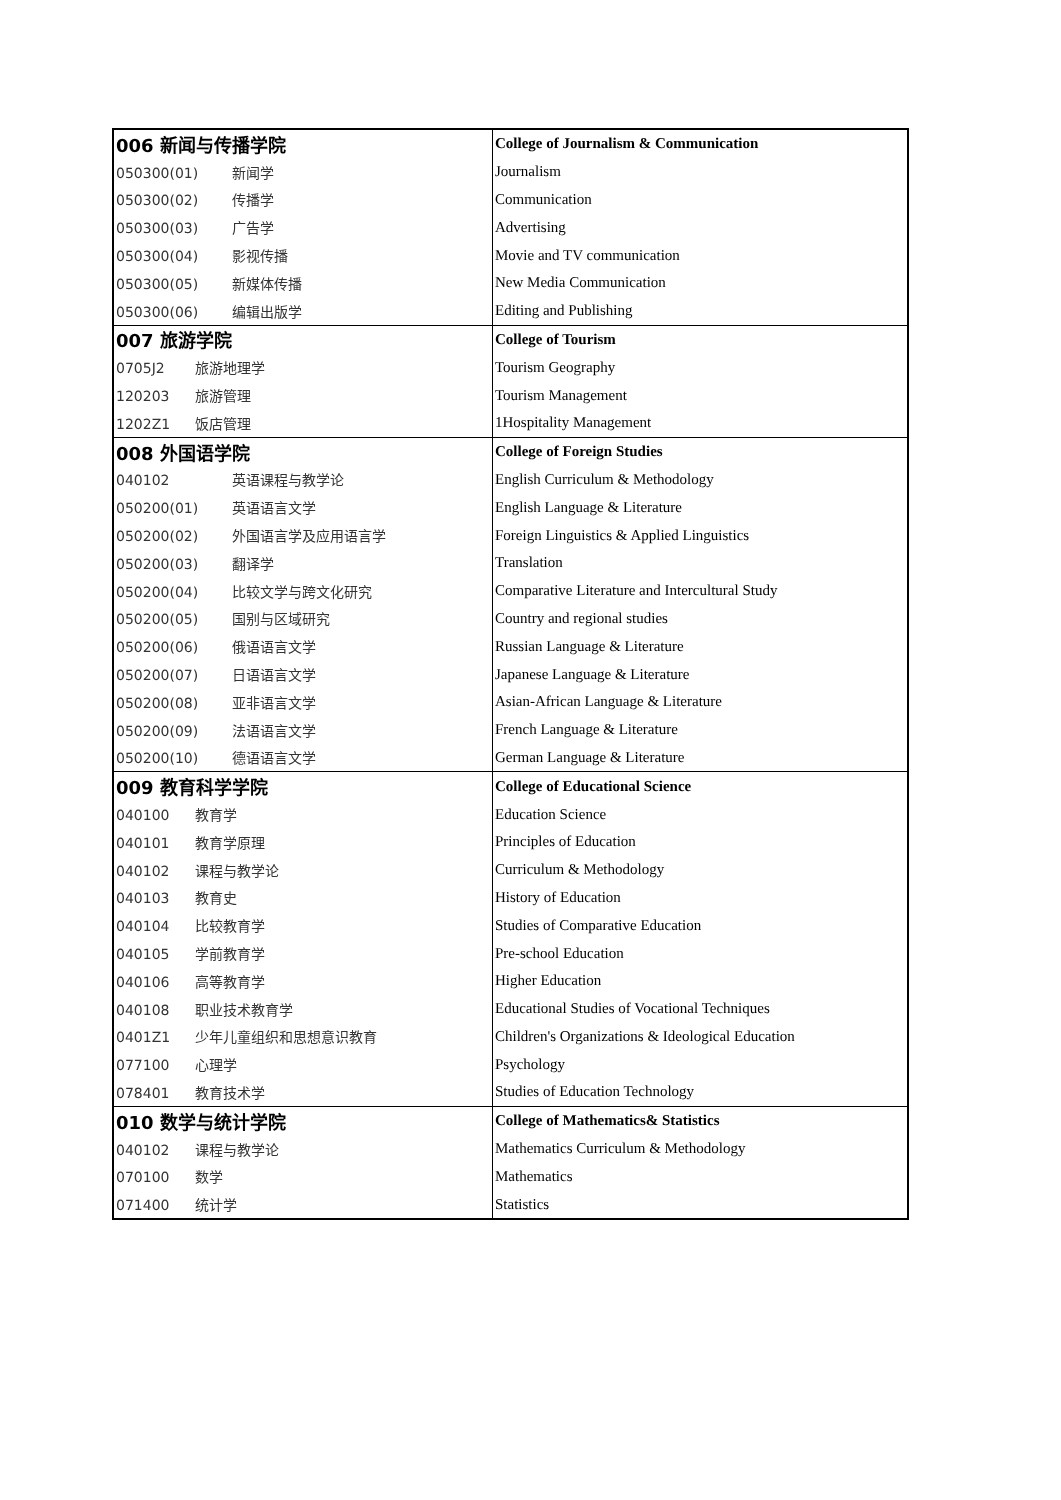| 006 新闻与传播学院 | College of Journalism & Communication |
| 050300(01) 新闻学 | Journalism |
| 050300(02) 传播学 | Communication |
| 050300(03) 广告学 | Advertising |
| 050300(04) 影视传播 | Movie and TV communication |
| 050300(05) 新媒体传播 | New Media Communication |
| 050300(06) 编辑出版学 | Editing and Publishing |
| 007 旅游学院 | College of Tourism |
| 0705J2 旅游地理学 | Tourism Geography |
| 120203 旅游管理 | Tourism Management |
| 1202Z1 饭店管理 | 1Hospitality Management |
| 008 外国语学院 | College of Foreign Studies |
| 040102 英语课程与教学论 | English Curriculum & Methodology |
| 050200(01) 英语语言文学 | English Language & Literature |
| 050200(02) 外国语言学及应用语言学 | Foreign Linguistics & Applied Linguistics |
| 050200(03) 翻译学 | Translation |
| 050200(04) 比较文学与跨文化研究 | Comparative Literature and Intercultural Study |
| 050200(05) 国别与区域研究 | Country and regional studies |
| 050200(06) 俄语语言文学 | Russian Language & Literature |
| 050200(07) 日语语言文学 | Japanese Language & Literature |
| 050200(08) 亚非语言文学 | Asian-African Language & Literature |
| 050200(09) 法语语言文学 | French Language & Literature |
| 050200(10) 德语语言文学 | German Language & Literature |
| 009 教育科学学院 | College of Educational Science |
| 040100 教育学 | Education Science |
| 040101 教育学原理 | Principles of Education |
| 040102 课程与教学论 | Curriculum & Methodology |
| 040103 教育史 | History of Education |
| 040104 比较教育学 | Studies of Comparative Education |
| 040105 学前教育学 | Pre-school Education |
| 040106 高等教育学 | Higher Education |
| 040108 职业技术教育学 | Educational Studies of Vocational Techniques |
| 0401Z1 少年儿童组织和思想意识教育 | Children's Organizations & Ideological Education |
| 077100 心理学 | Psychology |
| 078401 教育技术学 | Studies of Education Technology |
| 010 数学与统计学院 | College of Mathematics& Statistics |
| 040102 课程与教学论 | Mathematics Curriculum & Methodology |
| 070100 数学 | Mathematics |
| 071400 统计学 | Statistics |